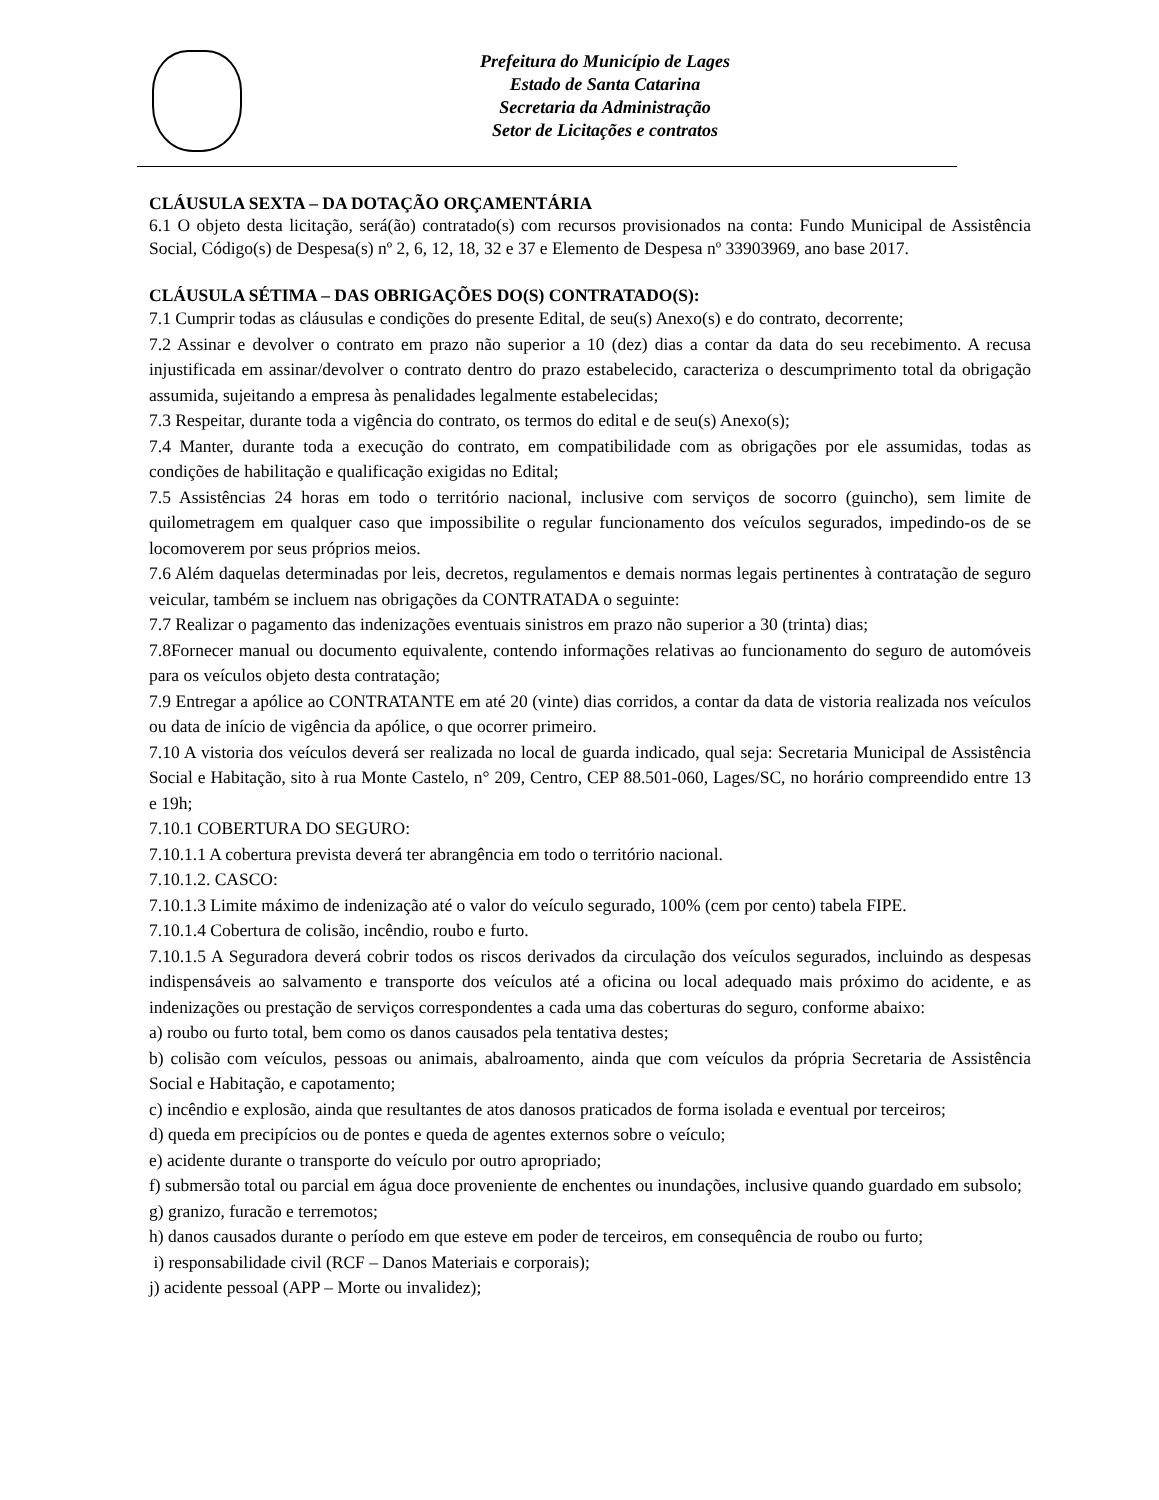Prefeitura do Município de Lages
Estado de Santa Catarina
Secretaria da Administração
Setor de Licitações e contratos
CLÁUSULA SEXTA – DA DOTAÇÃO ORÇAMENTÁRIA
6.1 O objeto desta licitação, será(ão) contratado(s) com recursos provisionados na conta: Fundo Municipal de Assistência Social, Código(s) de Despesa(s) nº 2, 6, 12, 18, 32 e 37 e Elemento de Despesa nº 33903969, ano base 2017.
CLÁUSULA SÉTIMA – DAS OBRIGAÇÕES DO(S) CONTRATADO(S):
7.1 Cumprir todas as cláusulas e condições do presente Edital, de seu(s) Anexo(s) e do contrato, decorrente;
7.2 Assinar e devolver o contrato em prazo não superior a 10 (dez) dias a contar da data do seu recebimento. A recusa injustificada em assinar/devolver o contrato dentro do prazo estabelecido, caracteriza o descumprimento total da obrigação assumida, sujeitando a empresa às penalidades legalmente estabelecidas;
7.3 Respeitar, durante toda a vigência do contrato, os termos do edital e de seu(s) Anexo(s);
7.4 Manter, durante toda a execução do contrato, em compatibilidade com as obrigações por ele assumidas, todas as condições de habilitação e qualificação exigidas no Edital;
7.5 Assistências 24 horas em todo o território nacional, inclusive com serviços de socorro (guincho), sem limite de quilometragem em qualquer caso que impossibilite o regular funcionamento dos veículos segurados, impedindo-os de se locomoverem por seus próprios meios.
7.6 Além daquelas determinadas por leis, decretos, regulamentos e demais normas legais pertinentes à contratação de seguro veicular, também se incluem nas obrigações da CONTRATADA o seguinte:
7.7 Realizar o pagamento das indenizações eventuais sinistros em prazo não superior a 30 (trinta) dias;
7.8Fornecer manual ou documento equivalente, contendo informações relativas ao funcionamento do seguro de automóveis para os veículos objeto desta contratação;
7.9 Entregar a apólice ao CONTRATANTE em até 20 (vinte) dias corridos, a contar da data de vistoria realizada nos veículos ou data de início de vigência da apólice, o que ocorrer primeiro.
7.10 A vistoria dos veículos deverá ser realizada no local de guarda indicado, qual seja: Secretaria Municipal de Assistência Social e Habitação, sito à rua Monte Castelo, n° 209, Centro, CEP 88.501-060, Lages/SC, no horário compreendido entre 13 e 19h;
7.10.1 COBERTURA DO SEGURO:
7.10.1.1 A cobertura prevista deverá ter abrangência em todo o território nacional.
7.10.1.2. CASCO:
7.10.1.3 Limite máximo de indenização até o valor do veículo segurado, 100% (cem por cento) tabela FIPE.
7.10.1.4 Cobertura de colisão, incêndio, roubo e furto.
7.10.1.5 A Seguradora deverá cobrir todos os riscos derivados da circulação dos veículos segurados, incluindo as despesas indispensáveis ao salvamento e transporte dos veículos até a oficina ou local adequado mais próximo do acidente, e as indenizações ou prestação de serviços correspondentes a cada uma das coberturas do seguro, conforme abaixo:
a) roubo ou furto total, bem como os danos causados pela tentativa destes;
b) colisão com veículos, pessoas ou animais, abalroamento, ainda que com veículos da própria Secretaria de Assistência Social e Habitação, e capotamento;
c) incêndio e explosão, ainda que resultantes de atos danosos praticados de forma isolada e eventual por terceiros;
d) queda em precipícios ou de pontes e queda de agentes externos sobre o veículo;
e) acidente durante o transporte do veículo por outro apropriado;
f) submersão total ou parcial em água doce proveniente de enchentes ou inundações, inclusive quando guardado em subsolo;
g) granizo, furacão e terremotos;
h) danos causados durante o período em que esteve em poder de terceiros, em consequência de roubo ou furto;
i) responsabilidade civil (RCF – Danos Materiais e corporais);
j) acidente pessoal (APP – Morte ou invalidez);